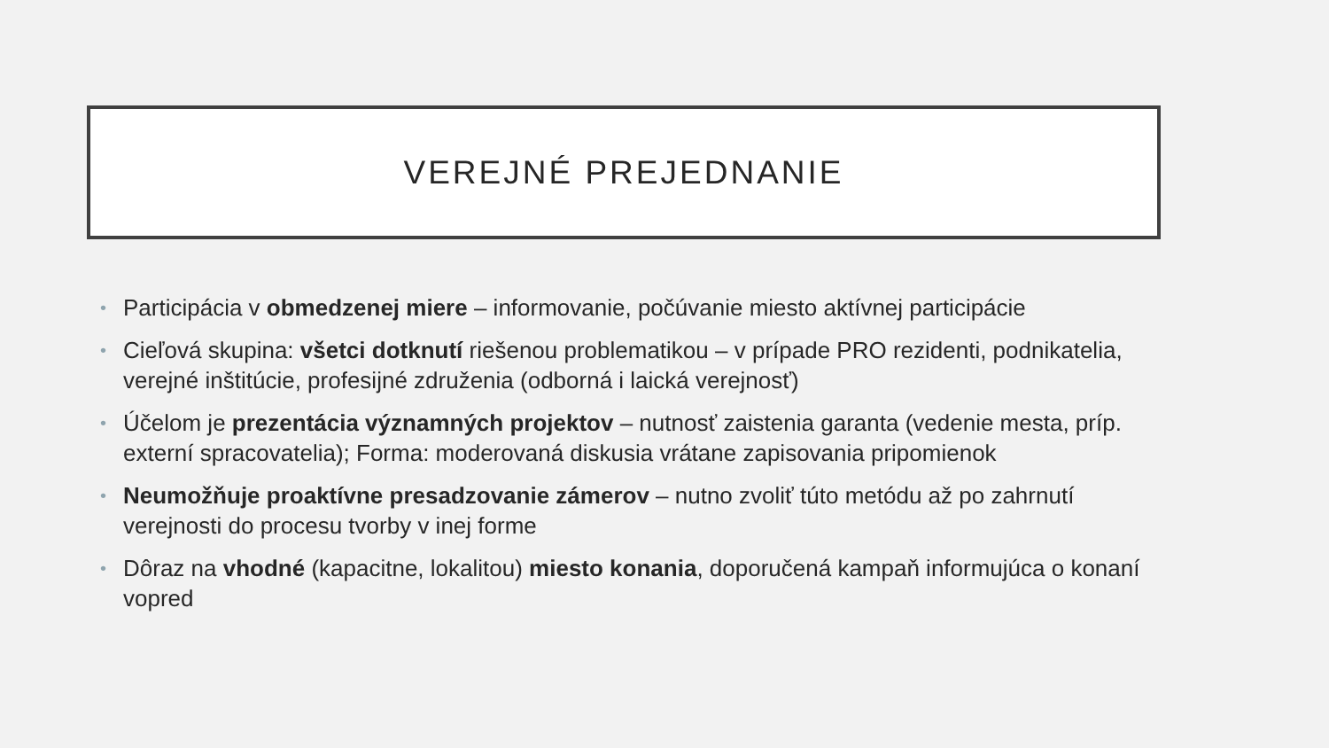VEREJNÉ PREJEDNANIE
• Participácia v obmedzenej miere – informovanie, počúvanie miesto aktívnej participácie
• Cieľová skupina: všetci dotknutí riešenou problematikou – v prípade PRO rezidenti, podnikatelia, verejné inštitúcie, profesijné združenia (odborná i laická verejnosť)
• Účelom je prezentácia významných projektov – nutnosť zaistenia garanta (vedenie mesta, príp. externí spracovatelia); Forma: moderovaná diskusia vrátane zapisovania pripomienok
• Neumožňuje proaktívne presadzovanie zámerov – nutno zvoliť túto metódu až po zahrnutí verejnosti do procesu tvorby v inej forme
• Dôraz na vhodné (kapacitne, lokalitou) miesto konania, doporučená kampaň informujúca o konaní vopred